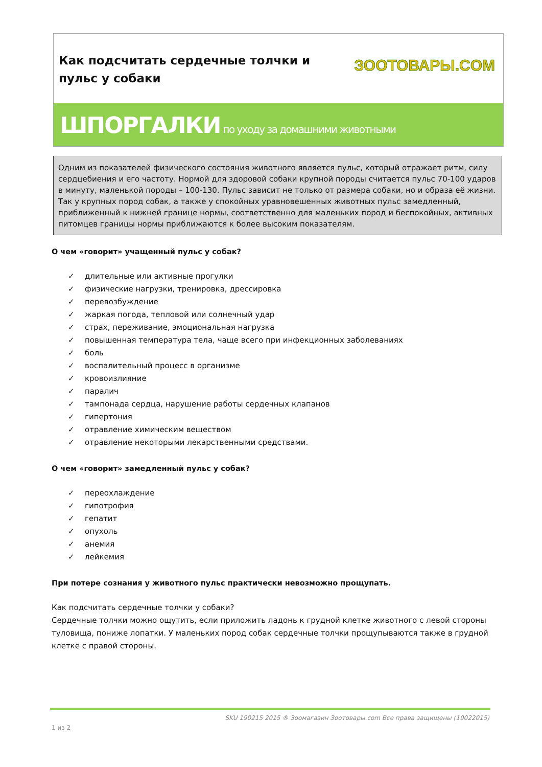Как подсчитать сердечные толчки и пульс у собаки
ЗООТОВАРЫ.COM
ШПОРГАЛКИ по уходу за домашними животными
Одним из показателей физического состояния животного является пульс, который отражает ритм, силу сердцебиения и его частоту. Нормой для здоровой собаки крупной породы считается пульс 70-100 ударов в минуту, маленькой породы – 100-130. Пульс зависит не только от размера собаки, но и образа её жизни. Так у крупных пород собак, а также у спокойных уравновешенных животных пульс замедленный, приближенный к нижней границе нормы, соответственно для маленьких пород и беспокойных, активных питомцев границы нормы приближаются к более высоким показателям.
О чем «говорит» учащенный пульс у собак?
✓ длительные или активные прогулки
✓ физические нагрузки, тренировка, дрессировка
✓ перевозбуждение
✓ жаркая погода, тепловой или солнечный удар
✓ страх, переживание, эмоциональная нагрузка
✓ повышенная температура тела, чаще всего при инфекционных заболеваниях
✓ боль
✓ воспалительный процесс в организме
✓ кровоизлияние
✓ паралич
✓ тампонада сердца, нарушение работы сердечных клапанов
✓ гипертония
✓ отравление химическим веществом
✓ отравление некоторыми лекарственными средствами.
О чем «говорит» замедленный пульс у собак?
✓ переохлаждение
✓ гипотрофия
✓ гепатит
✓ опухоль
✓ анемия
✓ лейкемия
При потере сознания у животного пульс практически невозможно прощупать.
Как подсчитать сердечные толчки у собаки?
Сердечные толчки можно ощутить, если приложить ладонь к грудной клетке животного с левой стороны туловища, пониже лопатки. У маленьких пород собак сердечные толчки прощупываются также в грудной клетке с правой стороны.
SKU 190215 2015 ® Зоомагазин Зоотовары.com Все права защищены (19022015)
1 из 2